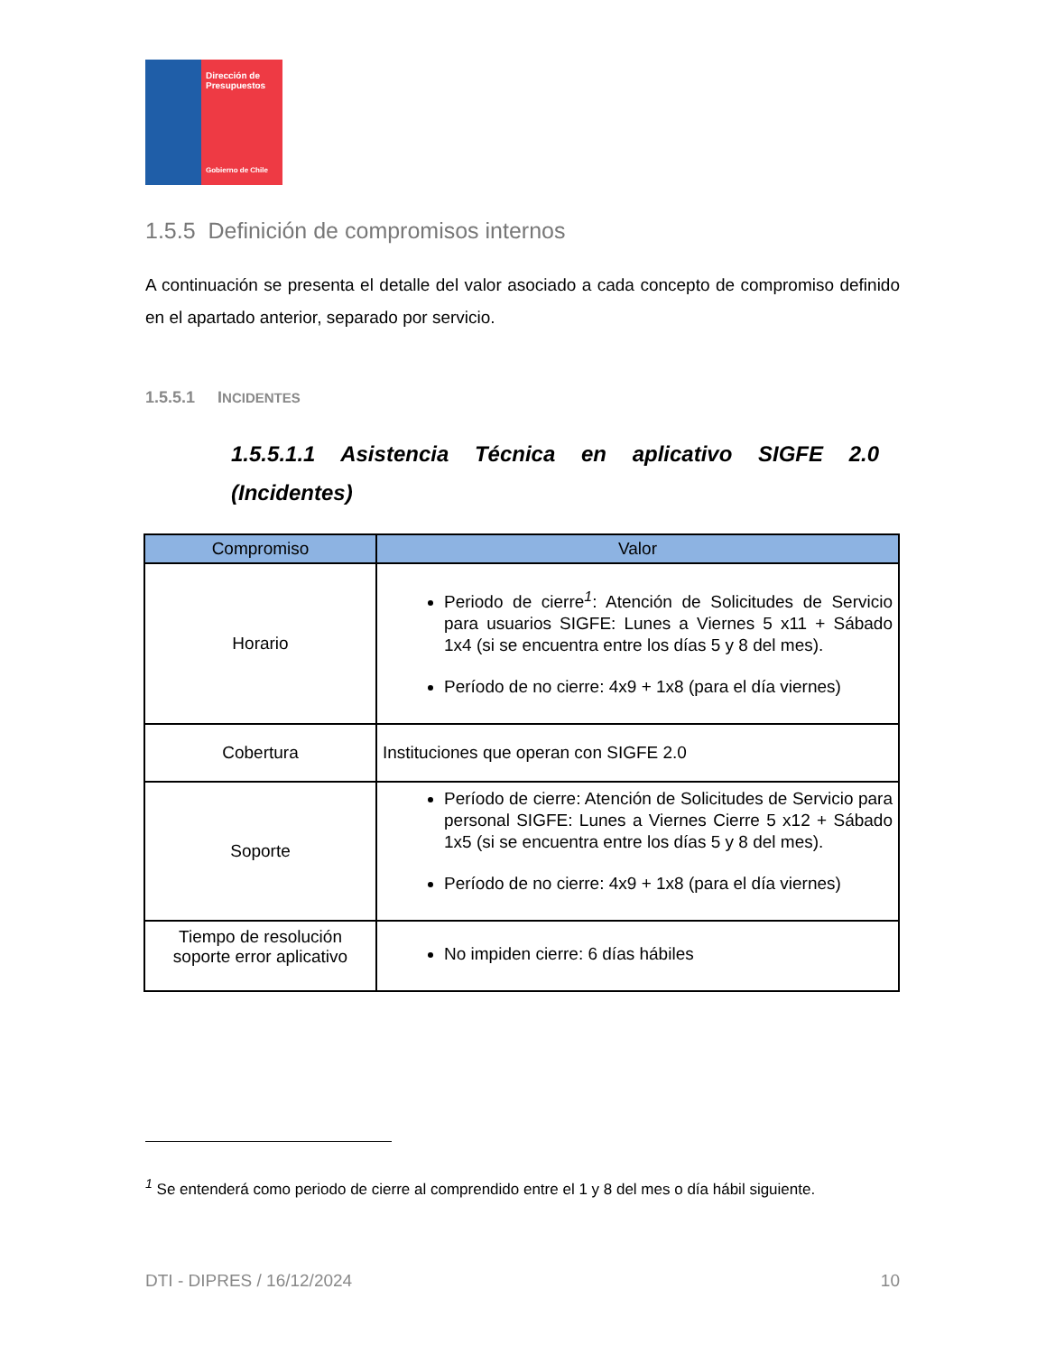Dirección de
Presupuestos
Gobierno de Chile
1.5.5 Definición de compromisos internos
A continuación se presenta el detalle del valor asociado a cada concepto de compromiso definido en el apartado anterior, separado por servicio.
1.5.5.1 INCIDENTES
1.5.5.1.1 Asistencia Técnica en aplicativo SIGFE 2.0 (Incidentes)
| Compromiso | Valor |
| --- | --- |
| Horario | Periodo de cierre<sup>1</sup>: Atención de Solicitudes de Servicio para usuarios SIGFE: Lunes a Viernes 5 x11 + Sábado 1x4 (si se encuentra entre los días 5 y 8 del mes). Período de no cierre: 4x9 + 1x8 (para el día viernes) |
| Cobertura | Instituciones que operan con SIGFE 2.0 |
| Soporte | Período de cierre: Atención de Solicitudes de Servicio para personal SIGFE: Lunes a Viernes Cierre 5 x12 + Sábado 1x5 (si se encuentra entre los días 5 y 8 del mes). Período de no cierre: 4x9 + 1x8 (para el día viernes) |
| Tiempo de resolución soporte error aplicativo | No impiden cierre: 6 días hábiles |
<sup>1</sup> Se entenderá como periodo de cierre al comprendido entre el 1 y 8 del mes o día hábil siguiente.
DTI - DIPRES / 16/12/2024 10